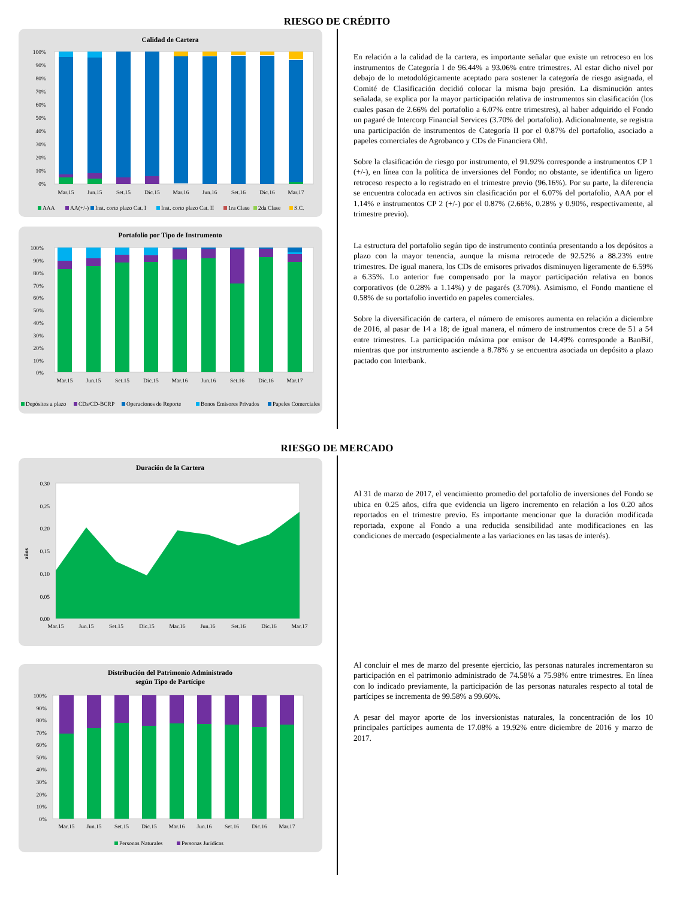RIESGO DE CRÉDITO
Calidad de Cartera
100%
90%
80%
70%
60%
50%
40%
30%
20%
10%
0%
Mar.15
Jun.15
Set.15
Dic.15
Mar.16
Jun.16
Set.16
Dic.16
Mar.17
AAA
AA(+/-)
Inst. corto plazo Cat. I
Inst. corto plazo Cat. II
1ra Clase
2da Clase
S.C.
Portafolio por Tipo de Instrumento
100%
90%
80%
70%
60%
50%
40%
30%
20%
10%
0%
Mar.15
Jun.15
Set.15
Dic.15
Mar.16
Jun.16
Set.16
Dic.16
Mar.17
Depósitos a plazo
CDs/CD-BCRP
Operaciones de Reporte
Bonos Emisores Privados
Papeles Comerciales
En relación a la calidad de la cartera, es importante señalar que existe un retroceso en los instrumentos de Categoría I de 96.44% a 93.06% entre trimestres. Al estar dicho nivel por debajo de lo metodológicamente aceptado para sostener la categoría de riesgo asignada, el Comité de Clasificación decidió colocar la misma bajo presión. La disminución antes señalada, se explica por la mayor participación relativa de instrumentos sin clasificación (los cuales pasan de 2.66% del portafolio a 6.07% entre trimestres), al haber adquirido el Fondo un pagaré de Intercorp Financial Services (3.70% del portafolio). Adicionalmente, se registra una participación de instrumentos de Categoría II por el 0.87% del portafolio, asociado a papeles comerciales de Agrobanco y CDs de Financiera Oh!.
Sobre la clasificación de riesgo por instrumento, el 91.92% corresponde a instrumentos CP 1 (+/-), en línea con la política de inversiones del Fondo; no obstante, se identifica un ligero retroceso respecto a lo registrado en el trimestre previo (96.16%). Por su parte, la diferencia se encuentra colocada en activos sin clasificación por el 6.07% del portafolio, AAA por el 1.14% e instrumentos CP 2 (+/-) por el 0.87% (2.66%, 0.28% y 0.90%, respectivamente, al trimestre previo).
La estructura del portafolio según tipo de instrumento continúa presentando a los depósitos a plazo con la mayor tenencia, aunque la misma retrocede de 92.52% a 88.23% entre trimestres. De igual manera, los CDs de emisores privados disminuyen ligeramente de 6.59% a 6.35%. Lo anterior fue compensado por la mayor participación relativa en bonos corporativos (de 0.28% a 1.14%) y de pagarés (3.70%). Asimismo, el Fondo mantiene el 0.58% de su portafolio invertido en papeles comerciales.
Sobre la diversificación de cartera, el número de emisores aumenta en relación a diciembre de 2016, al pasar de 14 a 18; de igual manera, el número de instrumentos crece de 51 a 54 entre trimestres. La participación máxima por emisor de 14.49% corresponde a BanBif, mientras que por instrumento asciende a 8.78% y se encuentra asociada un depósito a plazo pactado con Interbank.
RIESGO DE MERCADO
Duración de la Cartera
0.30
0.25
0.20
0.15
0.10
0.05
0.00
años
Mar.15
Jun.15
Set.15
Dic.15
Mar.16
Jun.16
Set.16
Dic.16
Mar.17
Distribución del Patrimonio Administrado
según Tipo de Partícipe
100%
90%
80%
70%
60%
50%
40%
30%
20%
10%
0%
Mar.15
Jun.15
Set.15
Dic.15
Mar.16
Jun.16
Set.16
Dic.16
Mar.17
Personas Naturales
Personas Jurídicas
Al 31 de marzo de 2017, el vencimiento promedio del portafolio de inversiones del Fondo se ubica en 0.25 años, cifra que evidencia un ligero incremento en relación a los 0.20 años reportados en el trimestre previo. Es importante mencionar que la duración modificada reportada, expone al Fondo a una reducida sensibilidad ante modificaciones en las condiciones de mercado (especialmente a las variaciones en las tasas de interés).
Al concluir el mes de marzo del presente ejercicio, las personas naturales incrementaron su participación en el patrimonio administrado de 74.58% a 75.98% entre trimestres. En línea con lo indicado previamente, la participación de las personas naturales respecto al total de partícipes se incrementa de 99.58% a 99.60%.
A pesar del mayor aporte de los inversionistas naturales, la concentración de los 10 principales partícipes aumenta de 17.08% a 19.92% entre diciembre de 2016 y marzo de 2017.